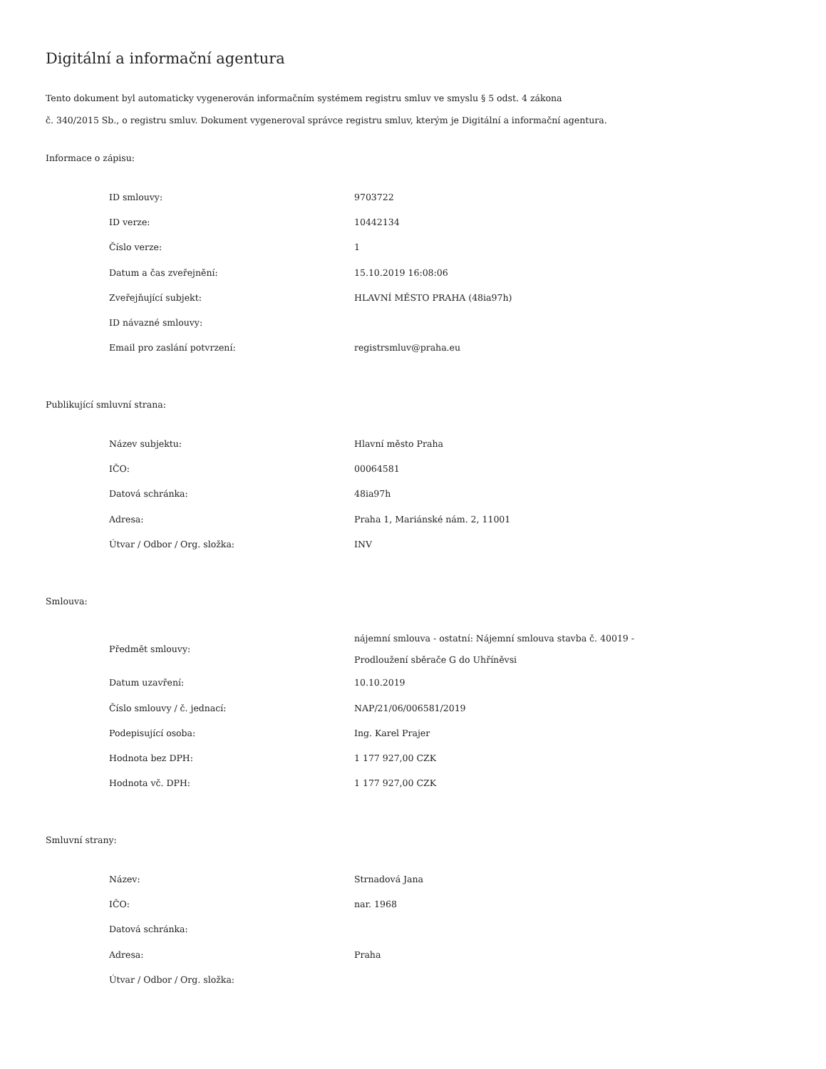Digitální a informační agentura
Tento dokument byl automaticky vygenerován informačním systémem registru smluv ve smyslu § 5 odst. 4 zákona
č. 340/2015 Sb., o registru smluv. Dokument vygeneroval správce registru smluv, kterým je Digitální a informační agentura.
Informace o zápisu:
| ID smlouvy: | 9703722 |
| ID verze: | 10442134 |
| Číslo verze: | 1 |
| Datum a čas zveřejnění: | 15.10.2019 16:08:06 |
| Zveřejňující subjekt: | HLAVNÍ MĚSTO PRAHA (48ia97h) |
| ID návazné smlouvy: | |
| Email pro zaslání potvrzení: | registrsmluv@praha.eu |
Publikující smluvní strana:
| Název subjektu: | Hlavní město Praha |
| IČO: | 00064581 |
| Datová schránka: | 48ia97h |
| Adresa: | Praha 1, Mariánské nám. 2, 11001 |
| Útvar / Odbor / Org. složka: | INV |
Smlouva:
| Předmět smlouvy: | nájemní smlouva - ostatní: Nájemní smlouva stavba č. 40019 - Prodloužení sběrače G do Uhříněvsi |
| Datum uzavření: | 10.10.2019 |
| Číslo smlouvy / č. jednací: | NAP/21/06/006581/2019 |
| Podepisující osoba: | Ing. Karel Prajer |
| Hodnota bez DPH: | 1 177 927,00 CZK |
| Hodnota vč. DPH: | 1 177 927,00 CZK |
Smluvní strany:
| Název: | Strnadová Jana |
| IČO: | nar. 1968 |
| Datová schránka: | |
| Adresa: | Praha |
| Útvar / Odbor / Org. složka: | |